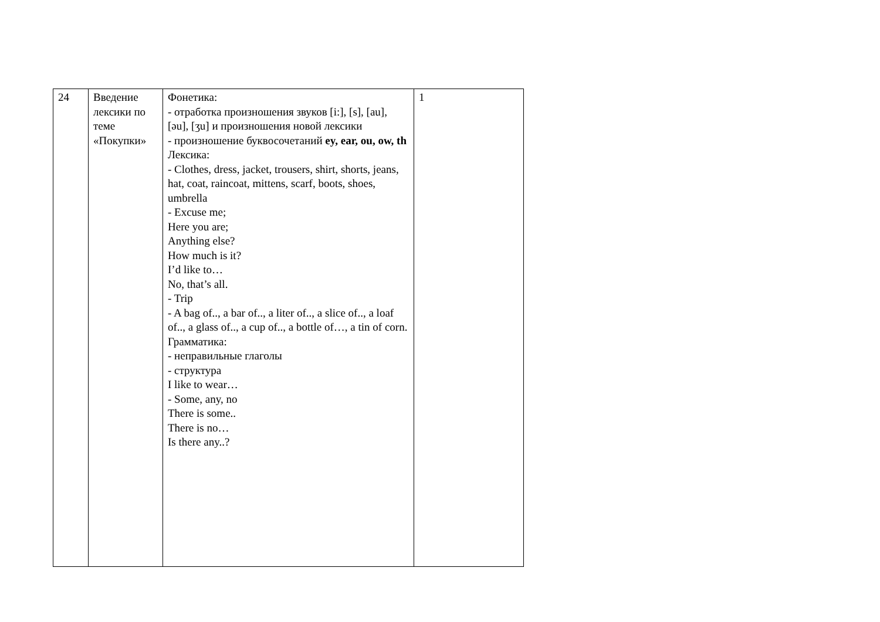| 24 | Введение лексики по теме «Покупки» | Фонетика: - отработка произношения звуков [i:], [s], [au], [əu], [ʒu] и произношения новой лексики - произношение буквосочетаний ey, ear, ou, ow, th Лексика: - Clothes, dress, jacket, trousers, shirt, shorts, jeans, hat, coat, raincoat, mittens, scarf, boots, shoes, umbrella - Excuse me; Here you are; Anything else? How much is it? I’d like to… No, that’s all. - Trip - A bag of.., a bar of.., a liter of.., a slice of.., a loaf of.., a glass of.., a cup of.., a bottle of…, a tin of corn. Грамматика: - неправильные глаголы - структура I like to wear… - Some, any, no There is some.. There is no… Is there any..? | 1 |